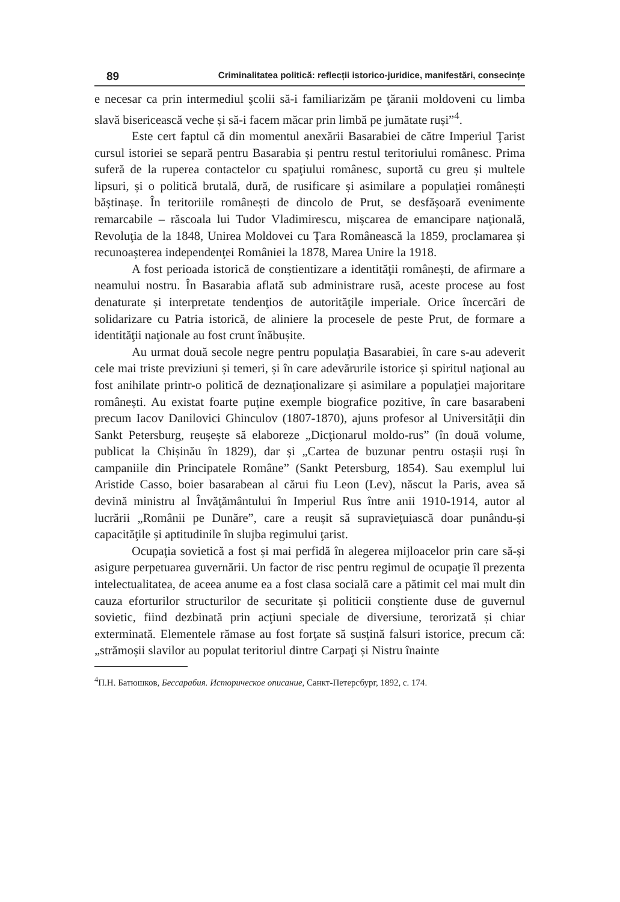89 Criminalitatea politică: reflecții istorico-juridice, manifestări, consecințe
e necesar ca prin intermediul şcolii să-i familiarizăm pe ţăranii moldoveni cu limba slavă bisericească veche și să-i facem măcar prin limbă pe jumătate ruși”<sup>4</sup>.
Este cert faptul că din momentul anexării Basarabiei de către Imperiul Ţarist cursul istoriei se separă pentru Basarabia și pentru restul teritoriului românesc. Prima suferă de la ruperea contactelor cu spaţiului românesc, suportă cu greu și multele lipsuri, și o politică brutală, dură, de rusificare și asimilare a populaţiei românești băștinașe. În teritoriile românești de dincolo de Prut, se desfășoară evenimente remarcabile – răscoala lui Tudor Vladimirescu, mișcarea de emancipare naţională, Revoluţia de la 1848, Unirea Moldovei cu Ţara Românească la 1859, proclamarea și recunoașterea independenţei României la 1878, Marea Unire la 1918.
A fost perioada istorică de conștientizare a identităţii românești, de afirmare a neamului nostru. În Basarabia aflată sub administrare rusă, aceste procese au fost denaturate și interpretate tendenţios de autorităţile imperiale. Orice încercări de solidarizare cu Patria istorică, de aliniere la procesele de peste Prut, de formare a identităţii naţionale au fost crunt înăbușite.
Au urmat două secole negre pentru populaţia Basarabiei, în care s-au adeverit cele mai triste previziuni și temeri, și în care adevărurile istorice și spiritul naţional au fost anihilate printr-o politică de deznaţionalizare și asimilare a populaţiei majoritare românești. Au existat foarte puţine exemple biografice pozitive, în care basarabeni precum Iacov Danilovici Ghinculov (1807-1870), ajuns profesor al Universităţii din Sankt Petersburg, reușește să elaboreze „Dicţionarul moldo-rus” (în două volume, publicat la Chișinău în 1829), dar și „Cartea de buzunar pentru ostașii ruși în campaniile din Principatele Române” (Sankt Petersburg, 1854). Sau exemplul lui Aristide Casso, boier basarabean al cărui fiu Leon (Lev), născut la Paris, avea să devină ministru al Învăţământului în Imperiul Rus între anii 1910-1914, autor al lucrării „Românii pe Dunăre”, care a reușit să supravieţuiască doar punându-și capacităţile și aptitudinile în slujba regimului ţarist.
Ocupaţia sovietică a fost și mai perfidă în alegerea mijloacelor prin care să-și asigure perpetuarea guvernării. Un factor de risc pentru regimul de ocupaţie îl prezenta intelectualitatea, de aceea anume ea a fost clasa socială care a pătimit cel mai mult din cauza eforturilor structurilor de securitate și politicii conștiente duse de guvernul sovietic, fiind dezbinată prin acţiuni speciale de diversiune, terorizată și chiar exterminată. Elementele rămase au fost forţate să susţină falsuri istorice, precum că: „strămoșii slavilor au populat teritoriul dintre Carpaţi și Nistru înainte
<sup>4</sup> П.Н. Батюшков, Бессарабия. Историческое описание, Санкт-Петерсбург, 1892, с. 174.